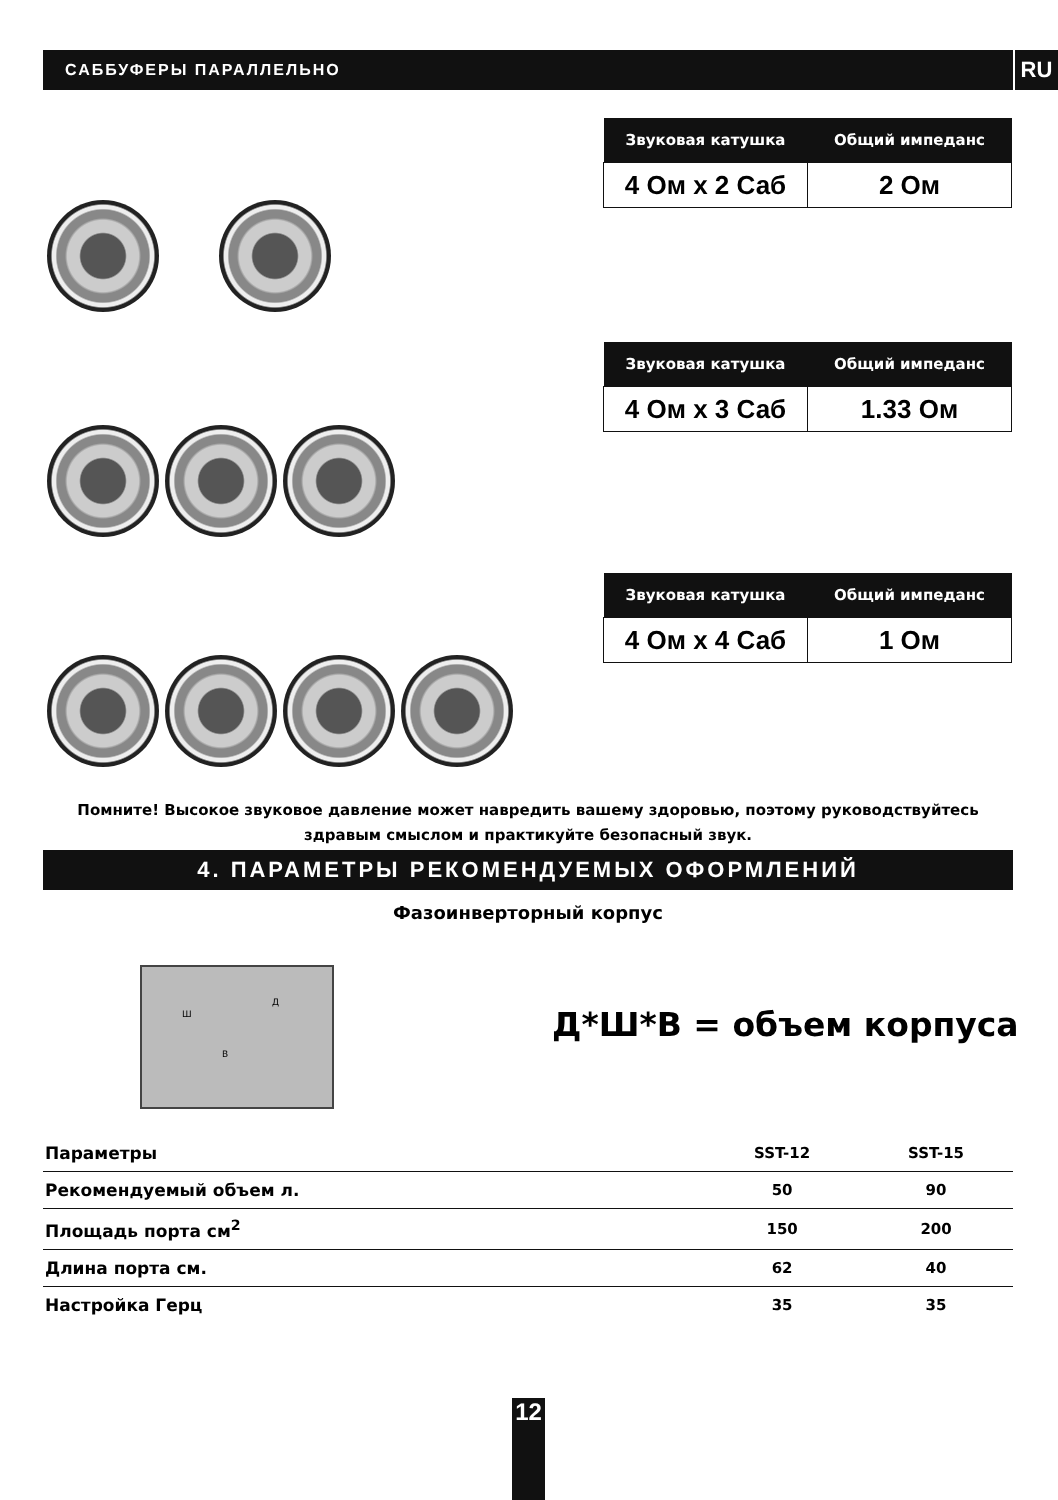САББУФЕРЫ ПАРАЛЛЕЛЬНО RU
| Звуковая катушка | Общий импеданс |
| --- | --- |
| 4 Ом х 2 Саб | 2 Ом |
| Звуковая катушка | Общий импеданс |
| --- | --- |
| 4 Ом х 3 Саб | 1.33 Ом |
| Звуковая катушка | Общий импеданс |
| --- | --- |
| 4 Ом х 4 Саб | 1 Ом |
Помните! Высокое звуковое давление может навредить вашему здоровью, поэтому руководствуйтесь здравым смыслом и практикуйте безопасный звук.
4. ПАРАМЕТРЫ РЕКОМЕНДУЕМЫХ ОФОРМЛЕНИЙ
Фазоинверторный корпус
Ш
Д
В
Д*Ш*В = объем корпуса
| Параметры | SST-12 | SST-15 |
| --- | --- | --- |
| Рекомендуемый объем л. | 50 | 90 |
| Площадь порта см<sup>2</sup> | 150 | 200 |
| Длина порта см. | 62 | 40 |
| Настройка Герц | 35 | 35 |
12